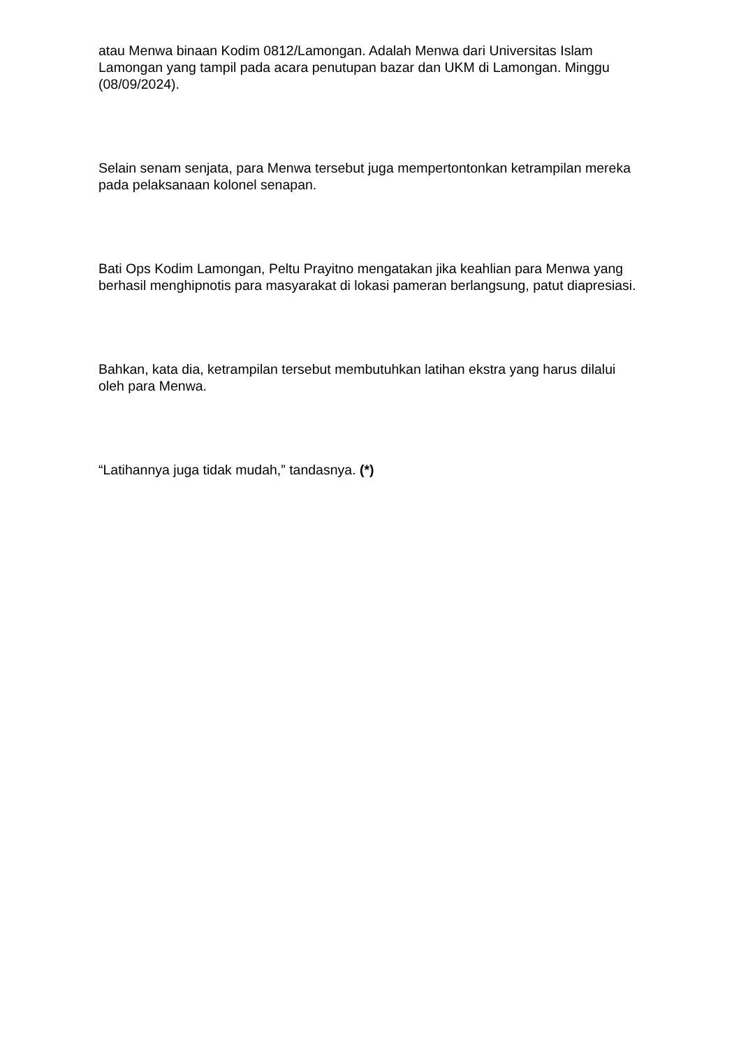atau Menwa binaan Kodim 0812/Lamongan. Adalah Menwa dari Universitas Islam Lamongan yang tampil pada acara penutupan bazar dan UKM di Lamongan. Minggu (08/09/2024).
Selain senam senjata, para Menwa tersebut juga mempertontonkan ketrampilan mereka pada pelaksanaan kolonel senapan.
Bati Ops Kodim Lamongan, Peltu Prayitno mengatakan jika keahlian para Menwa yang berhasil menghipnotis para masyarakat di lokasi pameran berlangsung, patut diapresiasi.
Bahkan, kata dia, ketrampilan tersebut membutuhkan latihan ekstra yang harus dilalui oleh para Menwa.
“Latihannya juga tidak mudah,” tandasnya. (*)